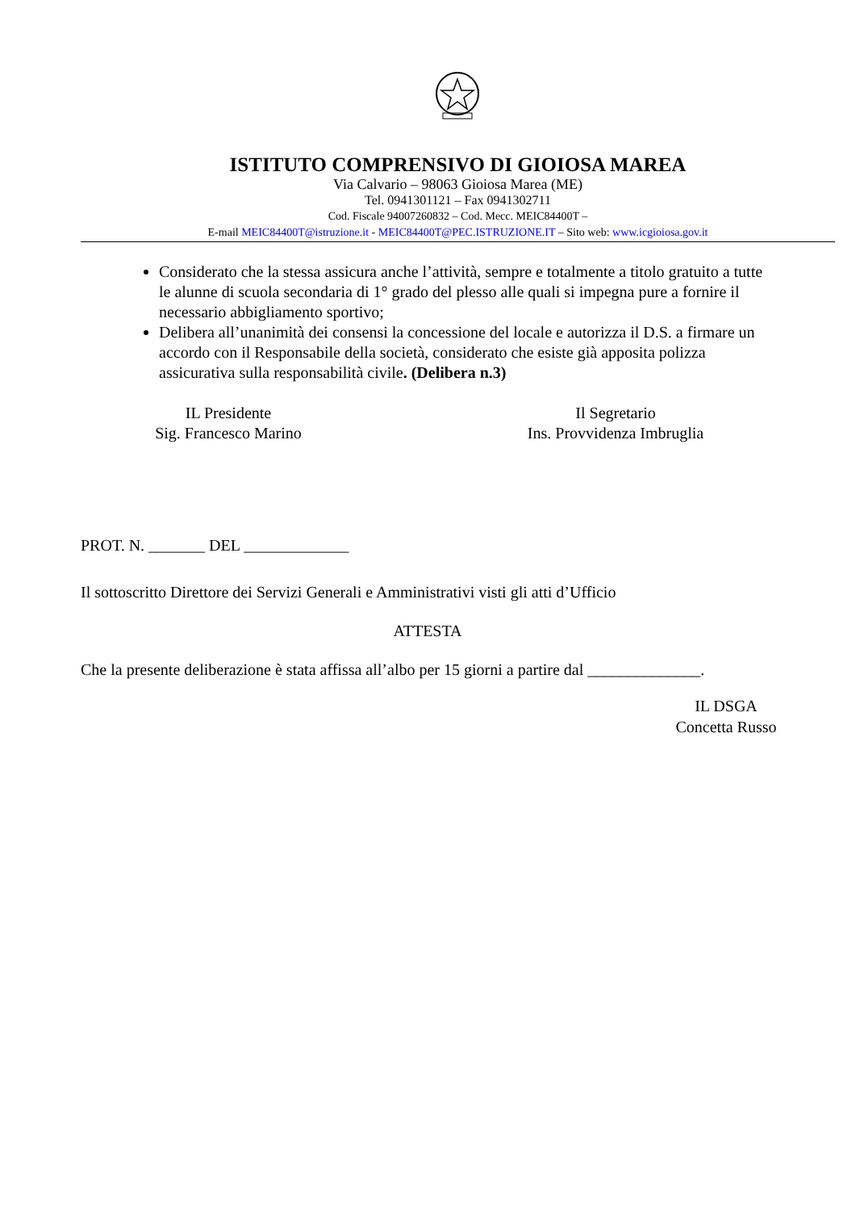ISTITUTO COMPRENSIVO DI GIOIOSA MAREA
Via Calvario – 98063 Gioiosa Marea (ME)
Tel. 0941301121 – Fax 0941302711
Cod. Fiscale 94007260832 – Cod. Mecc. MEIC84400T –
E-mail MEIC84400T@istruzione.it - MEIC84400T@PEC.ISTRUZIONE.IT – Sito web: www.icgioiosa.gov.it
Considerato che la stessa assicura anche l’attività, sempre e totalmente a titolo gratuito a tutte le alunne di scuola secondaria di 1° grado del plesso alle quali si impegna pure a fornire il necessario abbigliamento sportivo;
Delibera all’unanimità dei consensi la concessione del locale e autorizza il D.S. a firmare un accordo con il Responsabile della società, considerato che esiste già apposita polizza assicurativa sulla responsabilità civile. (Delibera n.3)
IL Presidente
Sig. Francesco Marino
Il Segretario
Ins. Provvidenza Imbruglia
PROT. N. _______ DEL _____________
Il sottoscritto Direttore dei Servizi Generali e Amministrativi visti gli atti d’Ufficio
ATTESTA
Che la presente deliberazione è stata affissa all’albo per 15 giorni a partire dal ______________.
IL DSGA
Concetta Russo